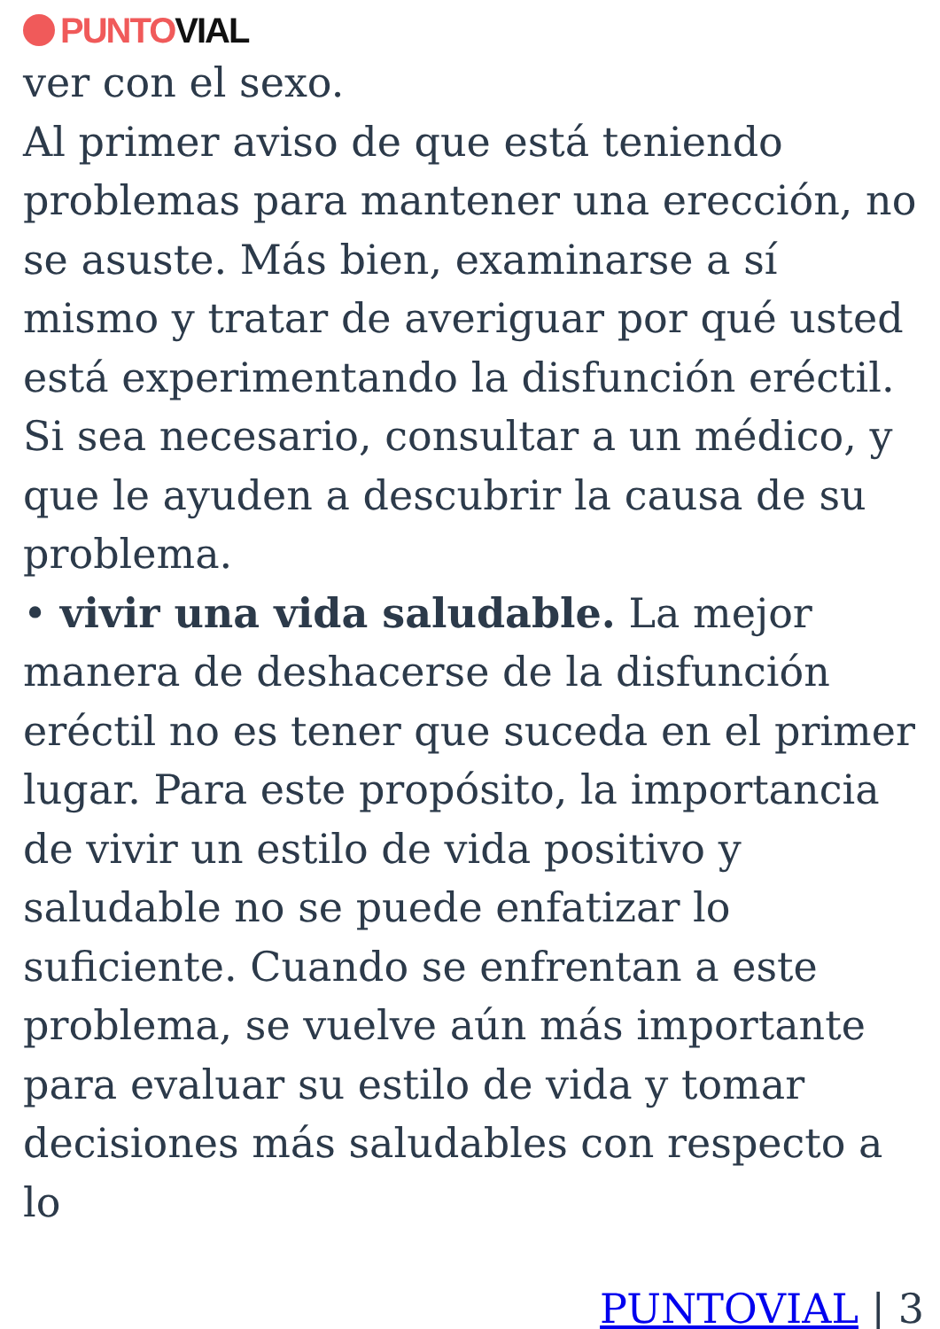PUNTO VIAL
ver con el sexo.
Al primer aviso de que está teniendo problemas para mantener una erección, no se asuste. Más bien, examinarse a sí mismo y tratar de averiguar por qué usted está experimentando la disfunción eréctil. Si sea necesario, consultar a un médico, y que le ayuden a descubrir la causa de su problema.
• vivir una vida saludable. La mejor manera de deshacerse de la disfunción eréctil no es tener que suceda en el primer lugar. Para este propósito, la importancia de vivir un estilo de vida positivo y saludable no se puede enfatizar lo suficiente. Cuando se enfrentan a este problema, se vuelve aún más importante para evaluar su estilo de vida y tomar decisiones más saludables con respecto a lo
PUNTOVIAL | 3